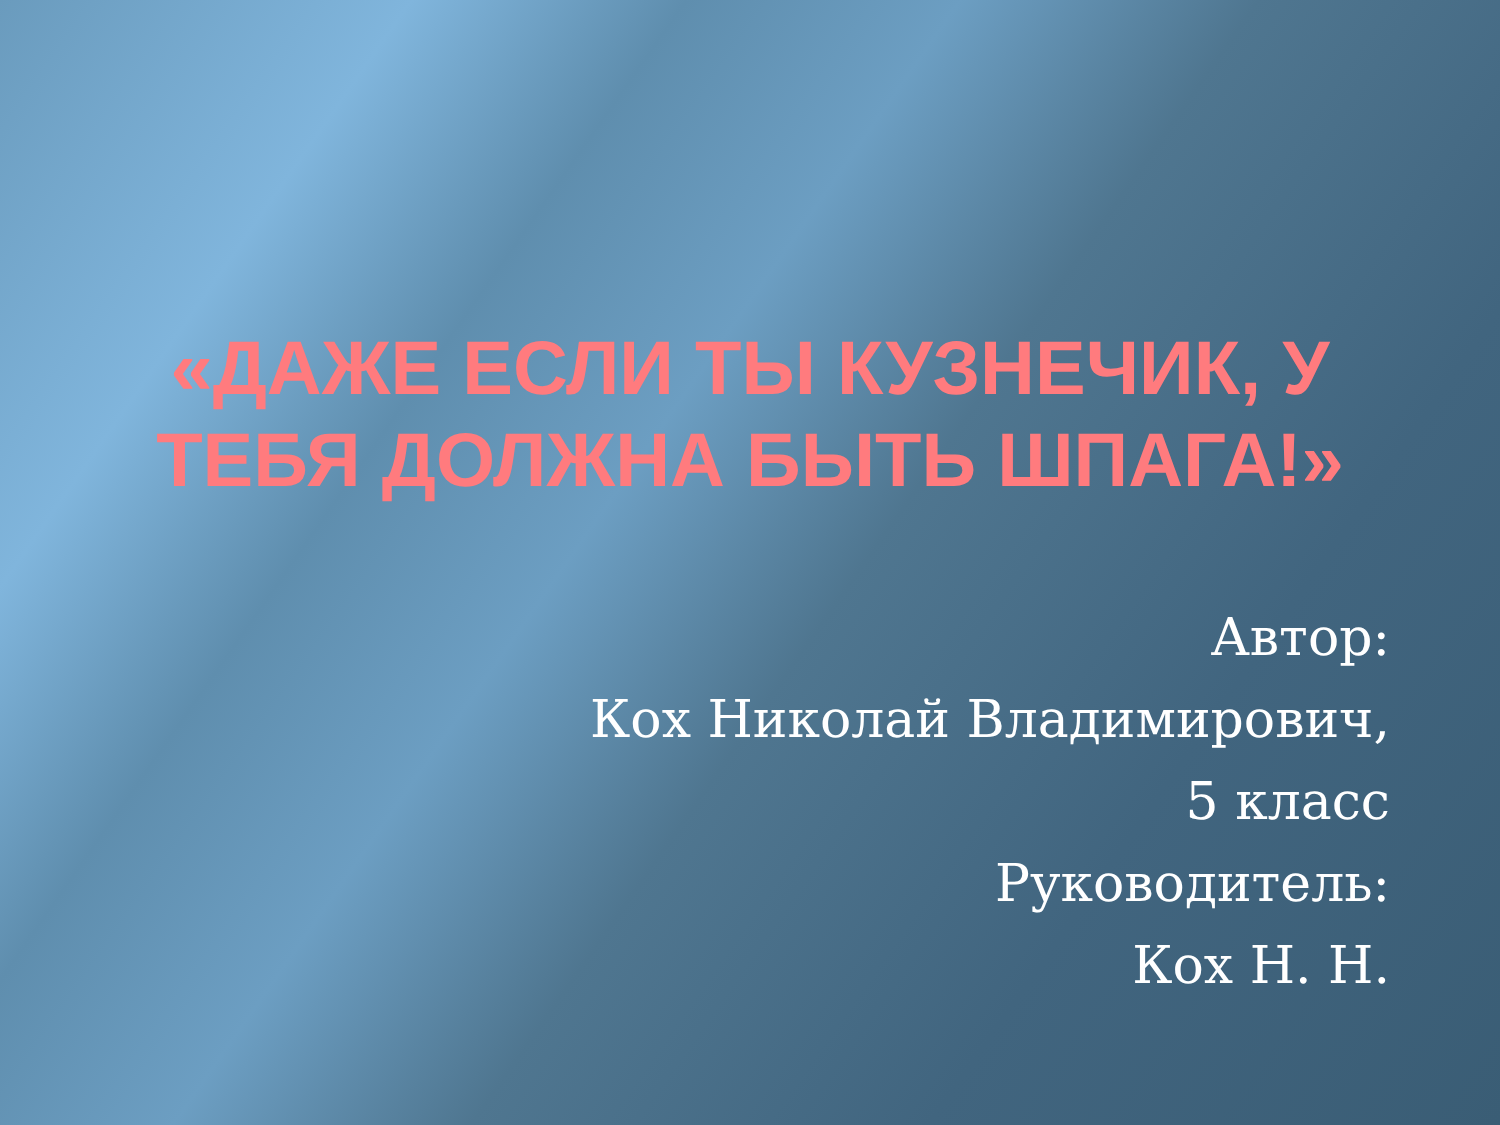«ДАЖЕ ЕСЛИ ТЫ КУЗНЕЧИК, У
ТЕБЯ ДОЛЖНА БЫТЬ ШПАГА!»
Автор:
Кох Николай Владимирович,
5 класс
Руководитель:
Кох Н. Н.